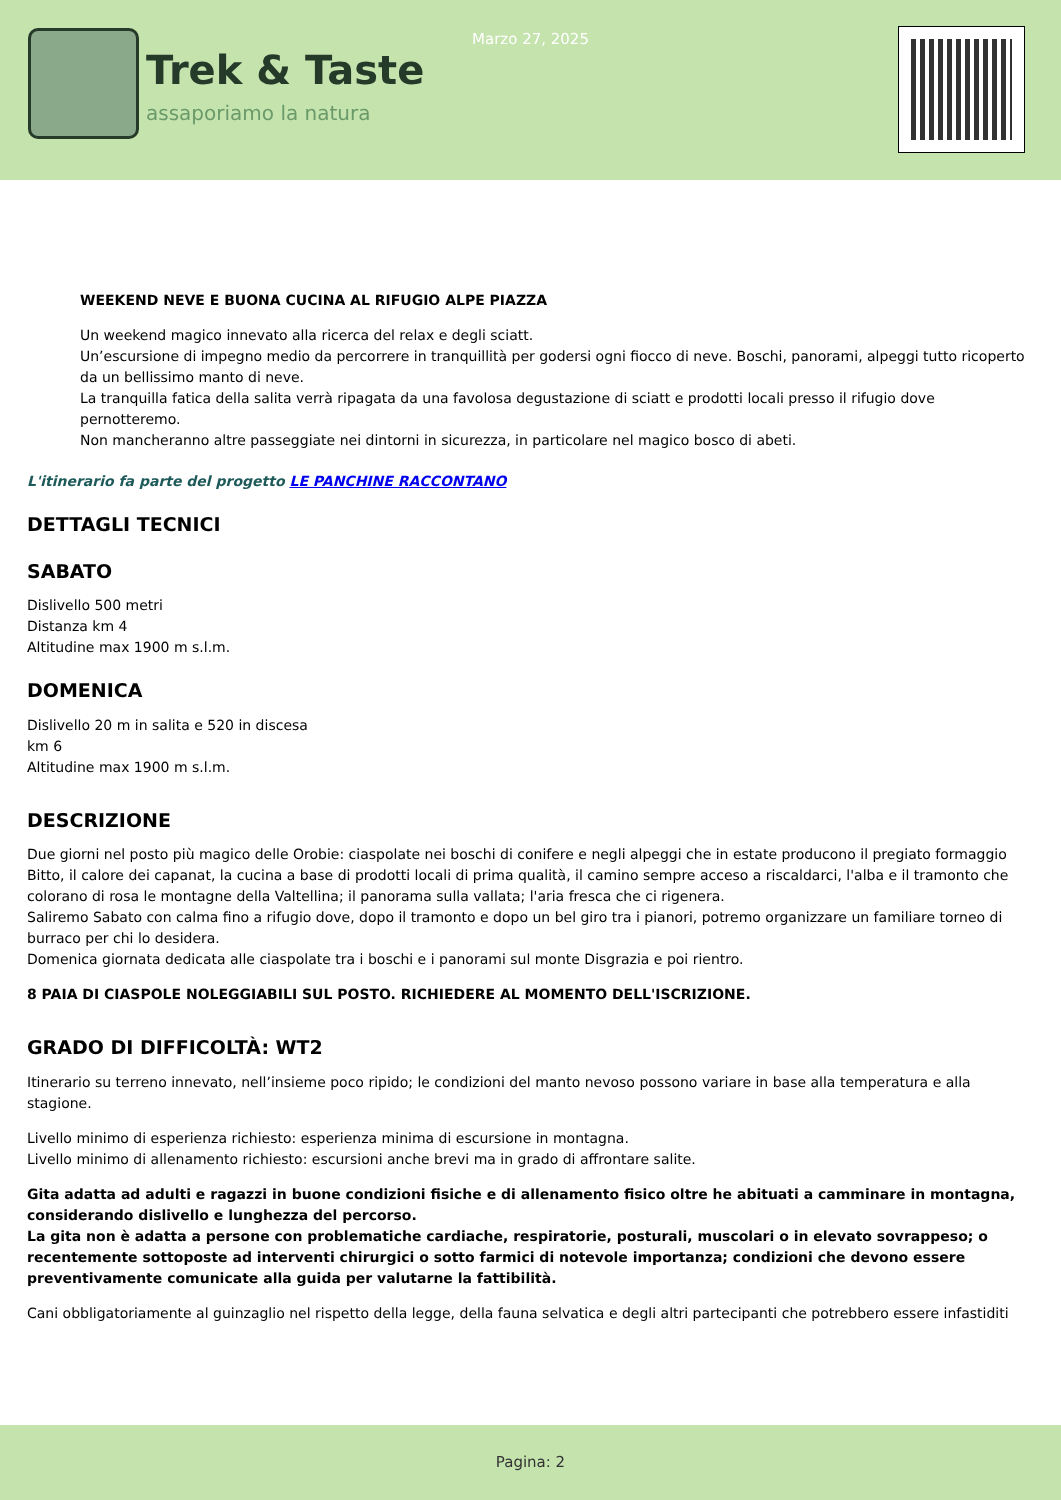Trek & Taste
assaporiamo la natura
Marzo 27, 2025
WEEKEND NEVE E BUONA CUCINA AL RIFUGIO ALPE PIAZZA
Un weekend magico innevato alla ricerca del relax e degli sciatt.
Un’escursione di impegno medio da percorrere in tranquillità per godersi ogni fiocco di neve. Boschi, panorami, alpeggi tutto ricoperto da un bellissimo manto di neve.
La tranquilla fatica della salita verrà ripagata da una favolosa degustazione di sciatt e prodotti locali presso il rifugio dove pernotteremo.
Non mancheranno altre passeggiate nei dintorni in sicurezza, in particolare nel magico bosco di abeti.
L'itinerario fa parte del progetto LE PANCHINE RACCONTANO
DETTAGLI TECNICI
SABATO
Dislivello 500 metri
Distanza km 4
Altitudine max 1900 m s.l.m.
DOMENICA
Dislivello 20 m in salita e 520 in discesa
km 6
Altitudine max 1900 m s.l.m.
DESCRIZIONE
Due giorni nel posto più magico delle Orobie: ciaspolate nei boschi di conifere e negli alpeggi che in estate producono il pregiato formaggio Bitto, il calore dei capanat, la cucina a base di prodotti locali di prima qualità, il camino sempre acceso a riscaldarci, l'alba e il tramonto che colorano di rosa le montagne della Valtellina; il panorama sulla vallata; l'aria fresca che ci rigenera.
Saliremo Sabato con calma fino a rifugio dove, dopo il tramonto e dopo un bel giro tra i pianori, potremo organizzare un familiare torneo di burraco per chi lo desidera.
Domenica giornata dedicata alle ciaspolate tra i boschi e i panorami sul monte Disgrazia e poi rientro.
8 PAIA DI CIASPOLE NOLEGGIABILI SUL POSTO. RICHIEDERE AL MOMENTO DELL'ISCRIZIONE.
GRADO DI DIFFICOLTÀ: WT2
Itinerario su terreno innevato, nell’insieme poco ripido; le condizioni del manto nevoso possono variare in base alla temperatura e alla stagione.
Livello minimo di esperienza richiesto: esperienza minima di escursione in montagna.
Livello minimo di allenamento richiesto: escursioni anche brevi ma in grado di affrontare salite.
Gita adatta ad adulti e ragazzi in buone condizioni fisiche e di allenamento fisico oltre he abituati a camminare in montagna, considerando dislivello e lunghezza del percorso.
La gita non è adatta a persone con problematiche cardiache, respiratorie, posturali, muscolari o in elevato sovrappeso; o recentemente sottoposte ad interventi chirurgici o sotto farmici di notevole importanza; condizioni che devono essere preventivamente comunicate alla guida per valutarne la fattibilità.
Cani obbligatoriamente al guinzaglio nel rispetto della legge, della fauna selvatica e degli altri partecipanti che potrebbero essere infastiditi
Pagina: 2